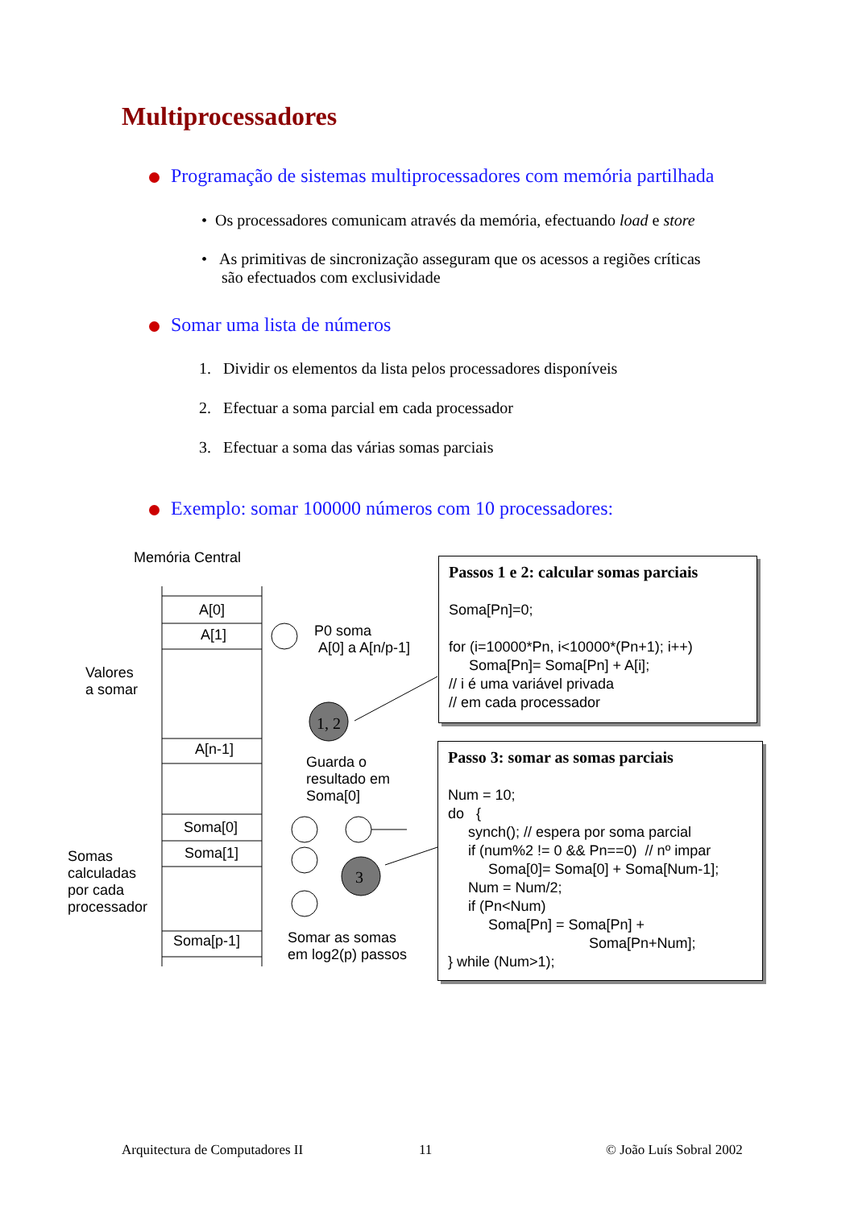Multiprocessadores
Programação de sistemas multiprocessadores com memória partilhada
• Os processadores comunicam através da memória, efectuando load e store
• As primitivas de sincronização asseguram que os acessos a regiões críticas
são efectuados com exclusividade
Somar uma lista de números
1. Dividir os elementos da lista pelos processadores disponíveis
2. Efectuar a soma parcial em cada processador
3. Efectuar a soma das várias somas parciais
Exemplo: somar 100000 números com 10 processadores:
1, 2
3
Memória Central
A[0]
A[1]
A[n-1]
Soma[0]
Soma[1]
Soma[p-1]
Valores
a somar
Somas
calculadas
por cada
processador
P0 soma
A[0] a A[n/p-1]
Guarda o
resultado em
Soma[0]
Somar as somas
em log2(p) passos
Passos 1 e 2: calcular somas parciais Soma[Pn]=0; for (i=10000*Pn, i<10000*(Pn+1); i++) Soma[Pn]= Soma[Pn] + A[i]; // i é uma variável privada // em cada processador
Passo 3: somar as somas parciais Num = 10; do { synch(); // espera por soma parcial if (num%2 != 0 && Pn==0) // nº impar Soma[0]= Soma[0] + Soma[Num-1]; Num = Num/2; if (Pn<Num) Soma[Pn] = Soma[Pn] + Soma[Pn+Num]; } while (Num>1);
Arquitectura de Computadores II
11 © João Luís Sobral 2002